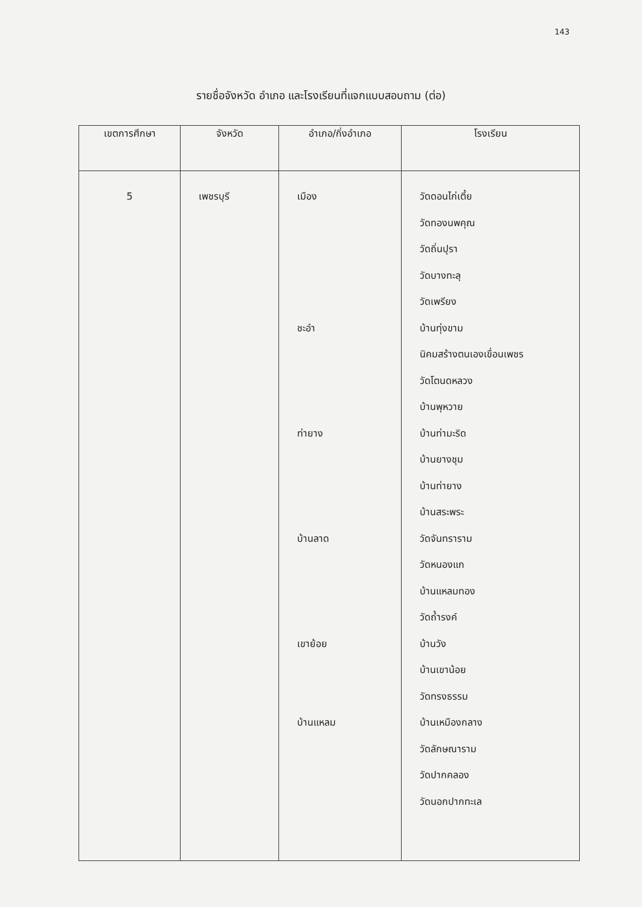143
รายชื่อจังหวัด อำเภอ และโรงเรียนที่แจกแบบสอบถาม (ต่อ)
| เขตการศึกษา | จังหวัด | อำเภอ/กิ่งอำเภอ | โรงเรียน |
| --- | --- | --- | --- |
| 5 | เพชรบุรี | เมือง ชะอำ ท่ายาง บ้านลาด เขาย้อย บ้านแหลม | วัดดอนไก่เตี้ย วัดทองนพคุณ วัดถิ่นปุรา วัดบางทะลุ วัดเพรียง บ้านทุ่งขาม นิคมสร้างตนเองเขื่อนเพชร วัดโตนดหลวง บ้านพุหวาย บ้านท่ามะริด บ้านยางชุม บ้านท่ายาง บ้านสระพระ วัดจันทราราม วัดหนองแก บ้านแหลมทอง วัดถ้ำรงค์ บ้านวัง บ้านเขาน้อย วัดทรงธรรม บ้านเหมืองกลาง วัดลักษณาราม วัดปากคลอง วัดนอกปากทะเล |